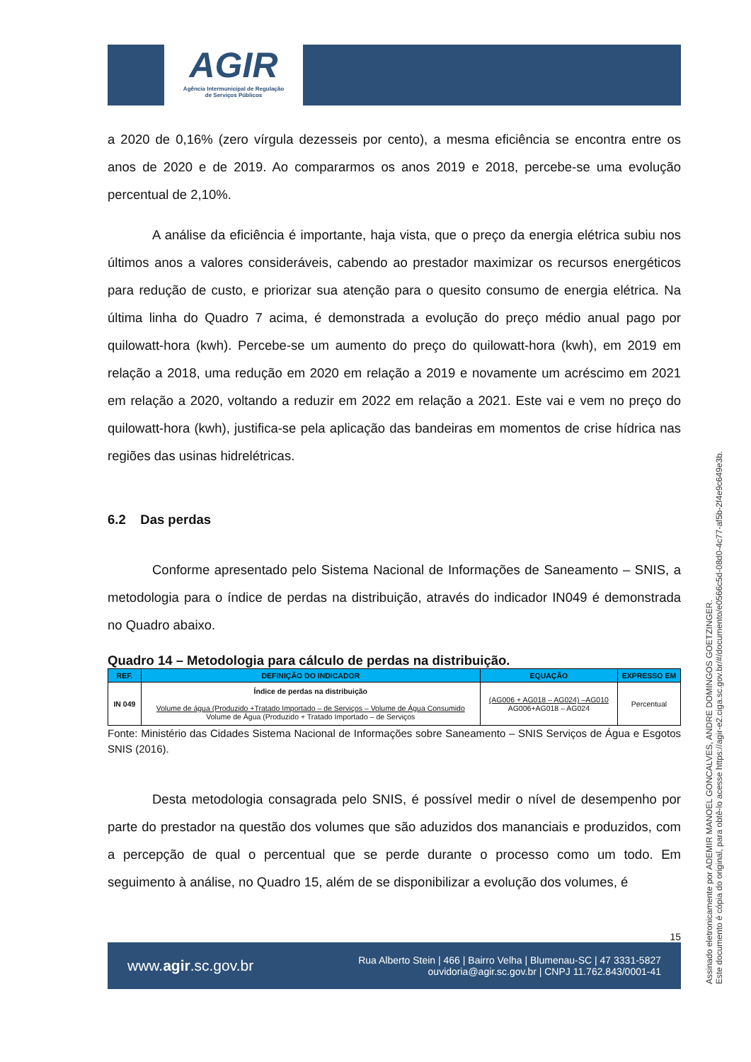AGIR
Agência Intermunicipal de Regulação
de Serviços Públicos
a 2020 de 0,16% (zero vírgula dezesseis por cento), a mesma eficiência se encontra entre os anos de 2020 e de 2019. Ao compararmos os anos 2019 e 2018, percebe-se uma evolução percentual de 2,10%.
A análise da eficiência é importante, haja vista, que o preço da energia elétrica subiu nos últimos anos a valores consideráveis, cabendo ao prestador maximizar os recursos energéticos para redução de custo, e priorizar sua atenção para o quesito consumo de energia elétrica. Na última linha do Quadro 7 acima, é demonstrada a evolução do preço médio anual pago por quilowatt-hora (kwh). Percebe-se um aumento do preço do quilowatt-hora (kwh), em 2019 em relação a 2018, uma redução em 2020 em relação a 2019 e novamente um acréscimo em 2021 em relação a 2020, voltando a reduzir em 2022 em relação a 2021. Este vai e vem no preço do quilowatt-hora (kwh), justifica-se pela aplicação das bandeiras em momentos de crise hídrica nas regiões das usinas hidrelétricas.
6.2 Das perdas
Conforme apresentado pelo Sistema Nacional de Informações de Saneamento – SNIS, a metodologia para o índice de perdas na distribuição, através do indicador IN049 é demonstrada no Quadro abaixo.
Quadro 14 – Metodologia para cálculo de perdas na distribuição.
| REF. | DEFINIÇÃO DO INDICADOR | EQUAÇÃO | EXPRESSO EM |
| --- | --- | --- | --- |
| IN 049 | Índice de perdas na distribuição Volume de água (Produzido +Tratado Importado – de Serviços – Volume de Água Consumido Volume de Água (Produzido + Tratado Importado – de Serviços | (AG006 + AG018 – AG024) –AG010 AG006+AG018 – AG024 | Percentual |
Fonte: Ministério das Cidades Sistema Nacional de Informações sobre Saneamento – SNIS Serviços de Água e Esgotos SNIS (2016).
Desta metodologia consagrada pelo SNIS, é possível medir o nível de desempenho por parte do prestador na questão dos volumes que são aduzidos dos mananciais e produzidos, com a percepção de qual o percentual que se perde durante o processo como um todo. Em seguimento à análise, no Quadro 15, além de se disponibilizar a evolução dos volumes, é
15
www.agir.sc.gov.br
Rua Alberto Stein | 466 | Bairro Velha | Blumenau-SC | 47 3331-5827
ouvidoria@agir.sc.gov.br | CNPJ 11.762.843/0001-41
Assinado eletronicamente por ADEMIR MANOEL GONCALVES, ANDRE DOMINGOS GOETZINGER.
Este documento é cópia do original, para obtê-lo acesse https://agir-e2.ciga.sc.gov.br/#/documento/e0566c5d-08d0-4c77-af5b-2f4e9c649e3b.